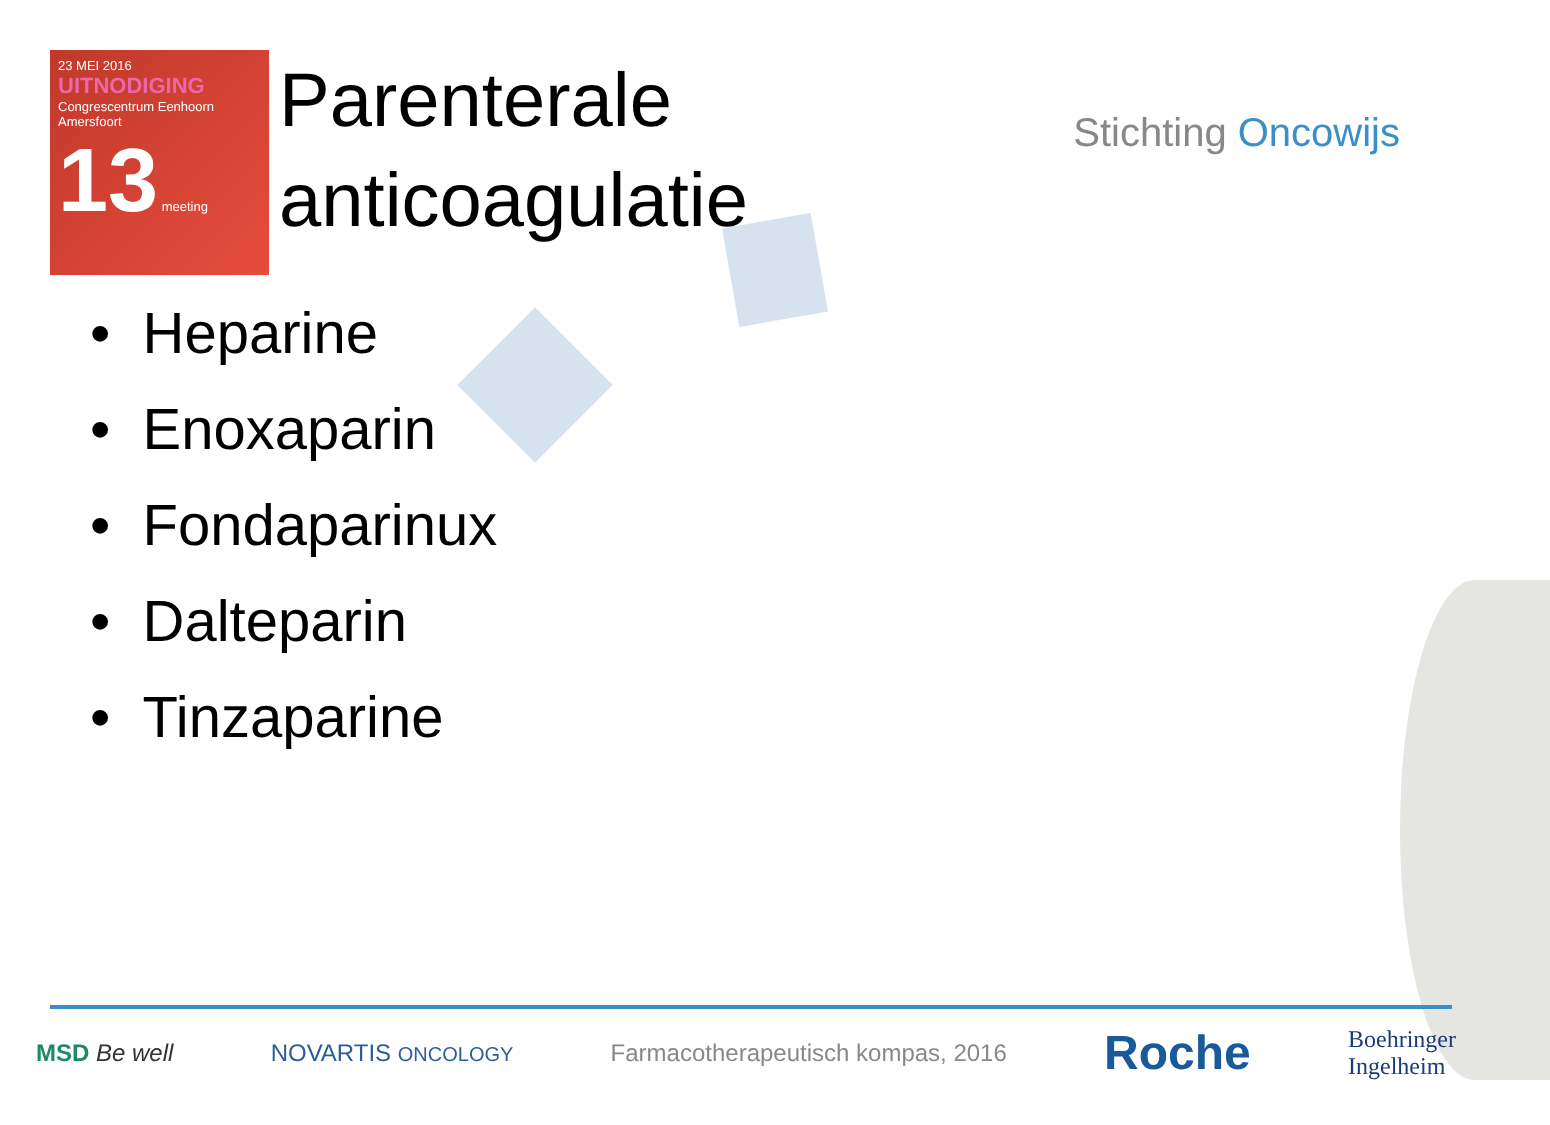23 MEI 2016
UITNODIGING
Congrescentrum Eenhoorn
Amersfoort
13 meeting
Parenterale
anticoagulatie
Stichting Oncowijs
• Heparine
• Enoxaparin
• Fondaparinux
• Dalteparin
• Tinzaparine
MSD Be well NOVARTIS ONCOLOGY
Farmacotherapeutisch kompas, 2016
Roche
Boehringer
Ingelheim